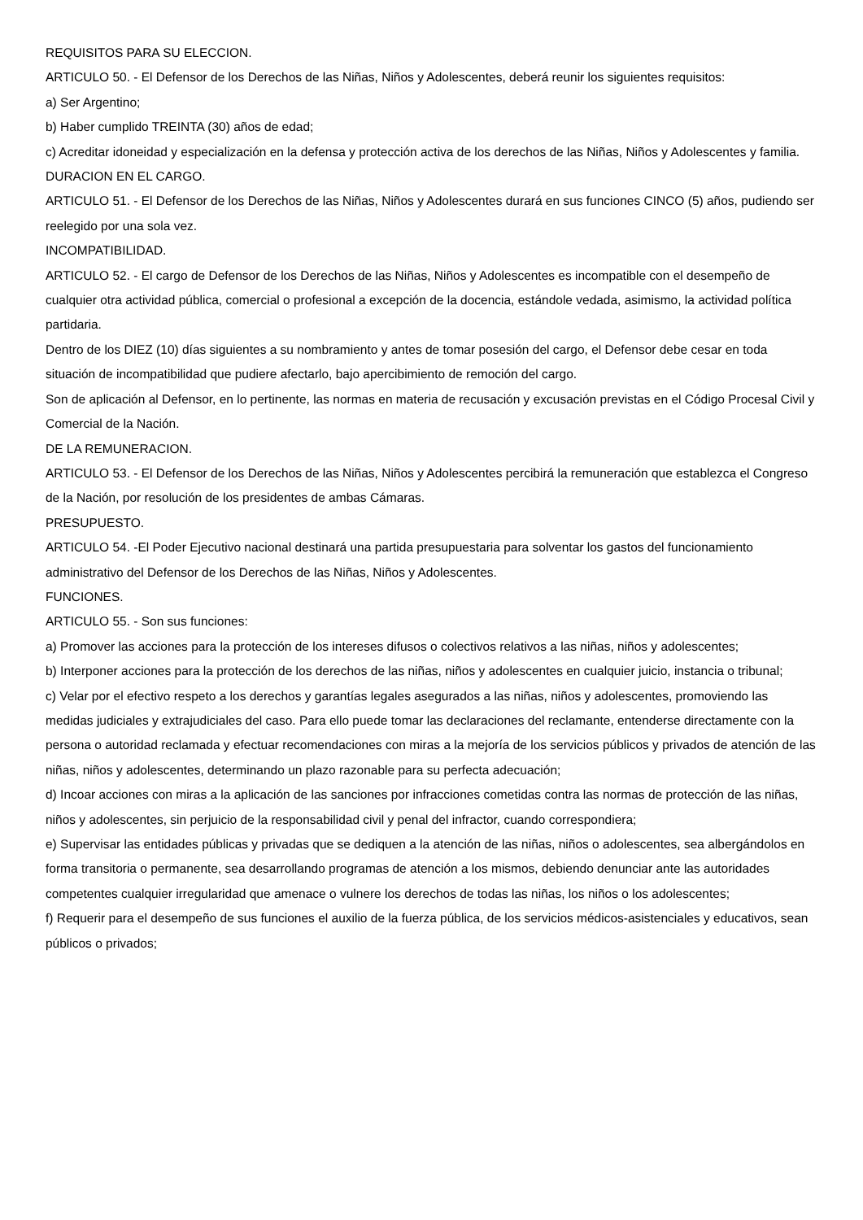REQUISITOS PARA SU ELECCION.
ARTICULO 50. - El Defensor de los Derechos de las Niñas, Niños y Adolescentes, deberá reunir los siguientes requisitos:
a) Ser Argentino;
b) Haber cumplido TREINTA (30) años de edad;
c) Acreditar idoneidad y especialización en la defensa y protección activa de los derechos de las Niñas, Niños y Adolescentes y familia.
DURACION EN EL CARGO.
ARTICULO 51. - El Defensor de los Derechos de las Niñas, Niños y Adolescentes durará en sus funciones CINCO (5) años, pudiendo ser reelegido por una sola vez.
INCOMPATIBILIDAD.
ARTICULO 52. - El cargo de Defensor de los Derechos de las Niñas, Niños y Adolescentes es incompatible con el desempeño de cualquier otra actividad pública, comercial o profesional a excepción de la docencia, estándole vedada, asimismo, la actividad política partidaria.
Dentro de los DIEZ (10) días siguientes a su nombramiento y antes de tomar posesión del cargo, el Defensor debe cesar en toda situación de incompatibilidad que pudiere afectarlo, bajo apercibimiento de remoción del cargo.
Son de aplicación al Defensor, en lo pertinente, las normas en materia de recusación y excusación previstas en el Código Procesal Civil y Comercial de la Nación.
DE LA REMUNERACION.
ARTICULO 53. - El Defensor de los Derechos de las Niñas, Niños y Adolescentes percibirá la remuneración que establezca el Congreso de la Nación, por resolución de los presidentes de ambas Cámaras.
PRESUPUESTO.
ARTICULO 54. -El Poder Ejecutivo nacional destinará una partida presupuestaria para solventar los gastos del funcionamiento administrativo del Defensor de los Derechos de las Niñas, Niños y Adolescentes.
FUNCIONES.
ARTICULO 55. - Son sus funciones:
a) Promover las acciones para la protección de los intereses difusos o colectivos relativos a las niñas, niños y adolescentes;
b) Interponer acciones para la protección de los derechos de las niñas, niños y adolescentes en cualquier juicio, instancia o tribunal;
c) Velar por el efectivo respeto a los derechos y garantías legales asegurados a las niñas, niños y adolescentes, promoviendo las medidas judiciales y extrajudiciales del caso. Para ello puede tomar las declaraciones del reclamante, entenderse directamente con la persona o autoridad reclamada y efectuar recomendaciones con miras a la mejoría de los servicios públicos y privados de atención de las niñas, niños y adolescentes, determinando un plazo razonable para su perfecta adecuación;
d) Incoar acciones con miras a la aplicación de las sanciones por infracciones cometidas contra las normas de protección de las niñas, niños y adolescentes, sin perjuicio de la responsabilidad civil y penal del infractor, cuando correspondiera;
e) Supervisar las entidades públicas y privadas que se dediquen a la atención de las niñas, niños o adolescentes, sea albergándolos en forma transitoria o permanente, sea desarrollando programas de atención a los mismos, debiendo denunciar ante las autoridades competentes cualquier irregularidad que amenace o vulnere los derechos de todas las niñas, los niños o los adolescentes;
f) Requerir para el desempeño de sus funciones el auxilio de la fuerza pública, de los servicios médicos-asistenciales y educativos, sean públicos o privados;